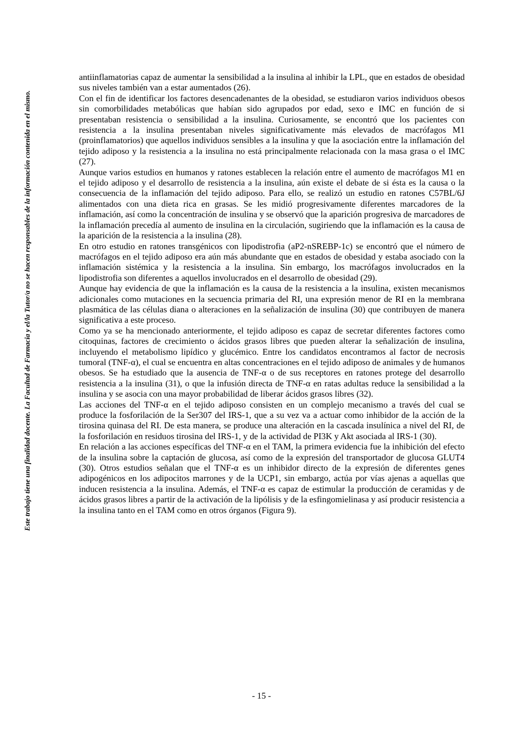Este trabajo tiene una finalidad docente. La Facultad de Farmacia y el/la Tutor/a no se hacen responsables de la información contenida en el mismo.
antiinflamatorias capaz de aumentar la sensibilidad a la insulina al inhibir la LPL, que en estados de obesidad sus niveles también van a estar aumentados (26).
Con el fin de identificar los factores desencadenantes de la obesidad, se estudiaron varios individuos obesos sin comorbilidades metabólicas que habían sido agrupados por edad, sexo e IMC en función de si presentaban resistencia o sensibilidad a la insulina. Curiosamente, se encontró que los pacientes con resistencia a la insulina presentaban niveles significativamente más elevados de macrófagos M1 (proinflamatorios) que aquellos individuos sensibles a la insulina y que la asociación entre la inflamación del tejido adiposo y la resistencia a la insulina no está principalmente relacionada con la masa grasa o el IMC (27).
Aunque varios estudios en humanos y ratones establecen la relación entre el aumento de macrófagos M1 en el tejido adiposo y el desarrollo de resistencia a la insulina, aún existe el debate de si ésta es la causa o la consecuencia de la inflamación del tejido adiposo. Para ello, se realizó un estudio en ratones C57BL/6J alimentados con una dieta rica en grasas. Se les midió progresivamente diferentes marcadores de la inflamación, así como la concentración de insulina y se observó que la aparición progresiva de marcadores de la inflamación precedía al aumento de insulina en la circulación, sugiriendo que la inflamación es la causa de la aparición de la resistencia a la insulina (28).
En otro estudio en ratones transgénicos con lipodistrofia (aP2-nSREBP-1c) se encontró que el número de macrófagos en el tejido adiposo era aún más abundante que en estados de obesidad y estaba asociado con la inflamación sistémica y la resistencia a la insulina. Sin embargo, los macrófagos involucrados en la lipodistrofia son diferentes a aquellos involucrados en el desarrollo de obesidad (29).
Aunque hay evidencia de que la inflamación es la causa de la resistencia a la insulina, existen mecanismos adicionales como mutaciones en la secuencia primaria del RI, una expresión menor de RI en la membrana plasmática de las células diana o alteraciones en la señalización de insulina (30) que contribuyen de manera significativa a este proceso.
Como ya se ha mencionado anteriormente, el tejido adiposo es capaz de secretar diferentes factores como citoquinas, factores de crecimiento o ácidos grasos libres que pueden alterar la señalización de insulina, incluyendo el metabolismo lipídico y glucémico. Entre los candidatos encontramos al factor de necrosis tumoral (TNF-α), el cual se encuentra en altas concentraciones en el tejido adiposo de animales y de humanos obesos. Se ha estudiado que la ausencia de TNF-α o de sus receptores en ratones protege del desarrollo resistencia a la insulina (31), o que la infusión directa de TNF-α en ratas adultas reduce la sensibilidad a la insulina y se asocia con una mayor probabilidad de liberar ácidos grasos libres (32).
Las acciones del TNF-α en el tejido adiposo consisten en un complejo mecanismo a través del cual se produce la fosforilación de la Ser307 del IRS-1, que a su vez va a actuar como inhibidor de la acción de la tirosina quinasa del RI. De esta manera, se produce una alteración en la cascada insulínica a nivel del RI, de la fosforilación en residuos tirosina del IRS-1, y de la actividad de PI3K y Akt asociada al IRS-1 (30).
En relación a las acciones específicas del TNF-α en el TAM, la primera evidencia fue la inhibición del efecto de la insulina sobre la captación de glucosa, así como de la expresión del transportador de glucosa GLUT4 (30). Otros estudios señalan que el TNF-α es un inhibidor directo de la expresión de diferentes genes adipogénicos en los adipocitos marrones y de la UCP1, sin embargo, actúa por vías ajenas a aquellas que inducen resistencia a la insulina. Además, el TNF-α es capaz de estimular la producción de ceramidas y de ácidos grasos libres a partir de la activación de la lipólisis y de la esfingomielinasa y así producir resistencia a la insulina tanto en el TAM como en otros órganos (Figura 9).
- 15 -